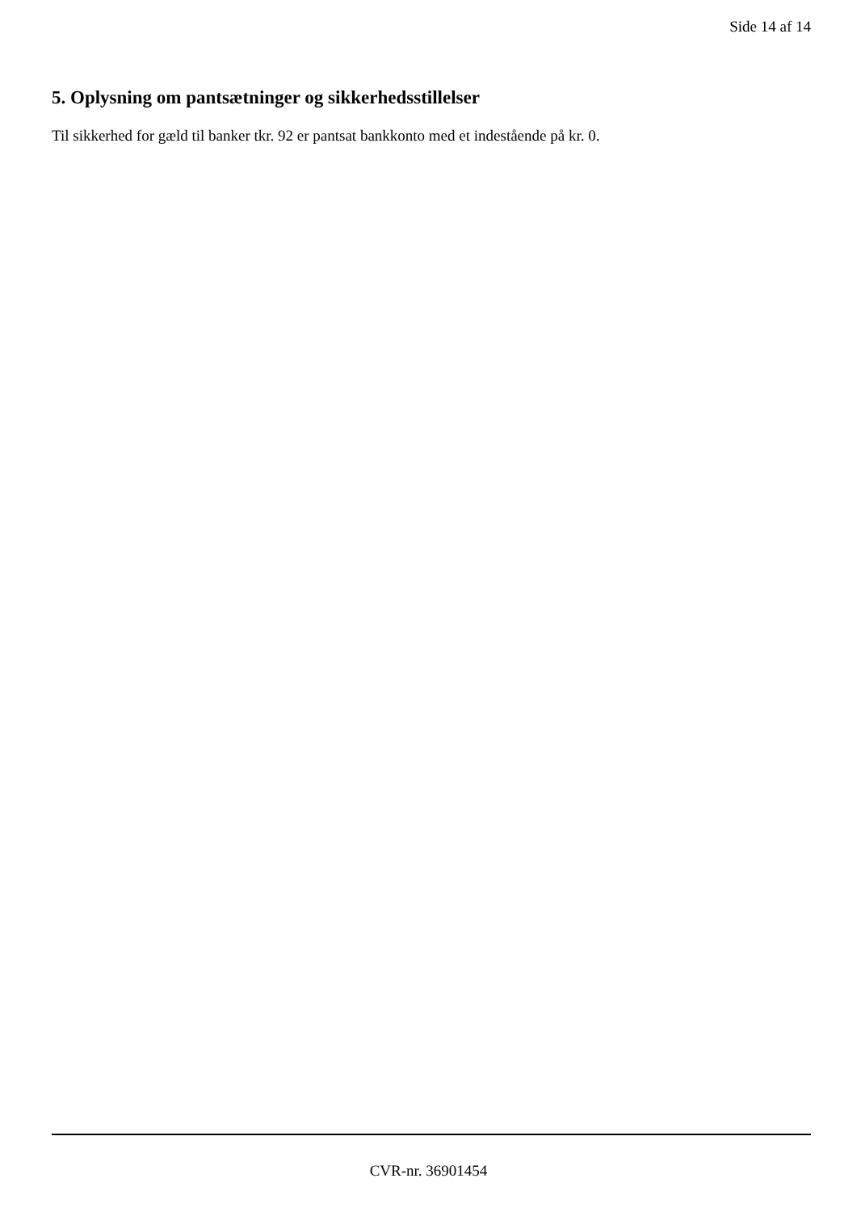Side 14 af 14
5. Oplysning om pantsætninger og sikkerhedsstillelser
Til sikkerhed for gæld til banker tkr. 92 er pantsat bankkonto med et indestående på kr. 0.
CVR-nr. 36901454